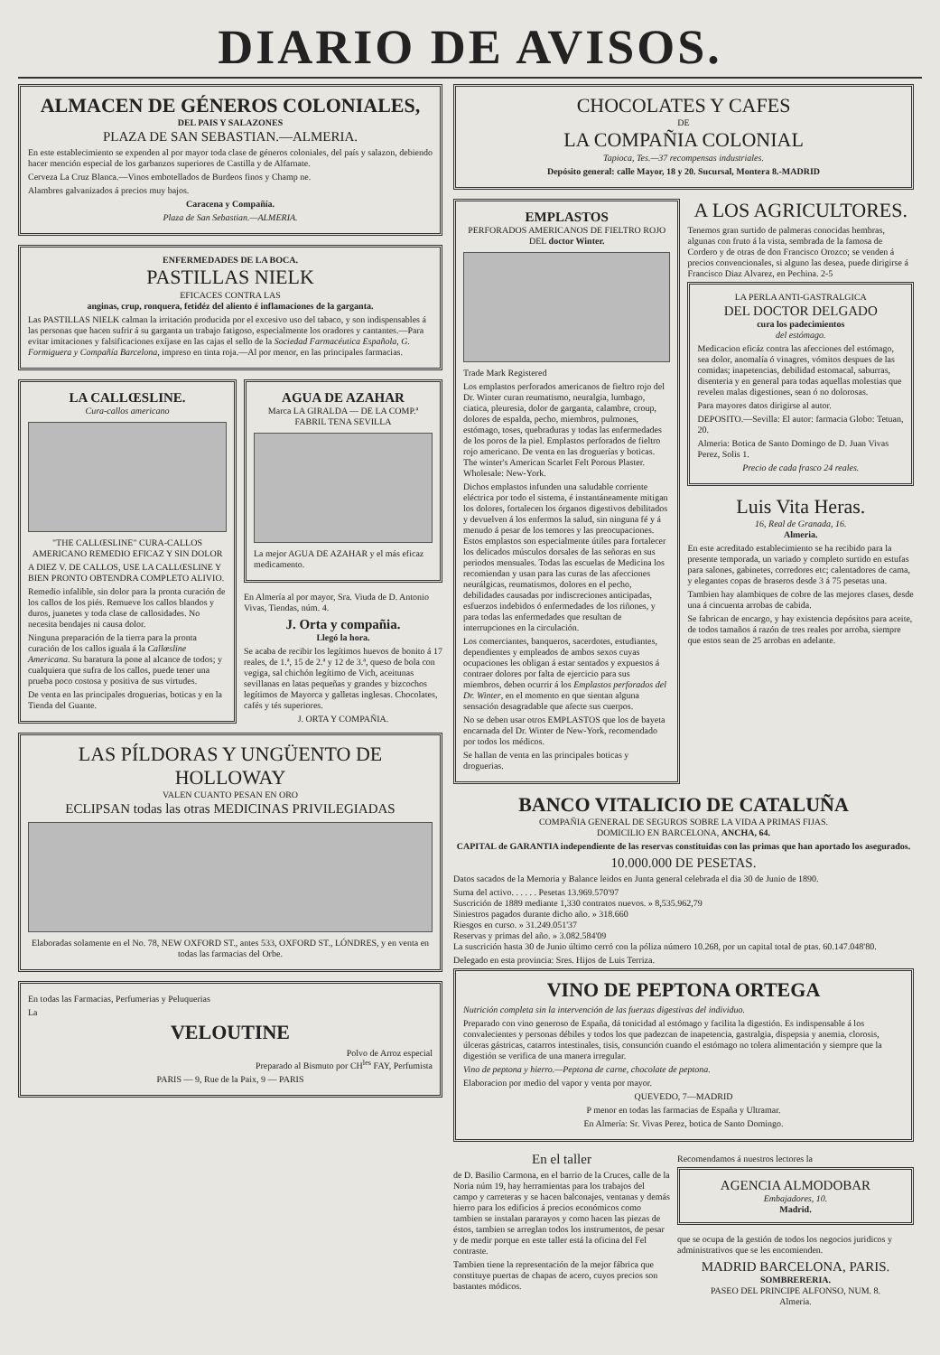DIARIO DE AVISOS.
ALMACEN DE GÉNEROS COLONIALES,
DEL PAIS Y SALAZONES
PLAZA DE SAN SEBASTIAN.—ALMERIA.
En este establecimiento se expenden al por mayor toda clase de géneros coloniales, del país y salazon, debiendo hacer mención especial de los garbanzos superiores de Castilla y de Alfarnate.
Cerveza La Cruz Blanca.—Vinos embotellados de Burdeos finos y Champ ne.
Alambres galvanizados á precios muy bajos.
Caracena y Compañía.
Plaza de San Sebastian.—ALMERIA.
ENFERMEDADES DE LA BOCA.
PASTILLAS NIELK
EFICACES CONTRA LAS
anginas, crup, ronquera, fetidéz del aliento é inflamaciones de la garganta.
Las PASTILLAS NIELK calman la irritación producida por el excesivo uso del tabaco, y son indispensables á las personas que hacen sufrir á su garganta un trabajo fatigoso, especialmente los oradores y cantantes.—Para evitar imitaciones y falsificaciones exíjase en las cajas el sello de la Sociedad Farmacéutica Española, G. Formiguera y Compañía Barcelona, impreso en tinta roja.—Al por menor, en las principales farmacias.
LA CALLŒSLINE.
Cura-callos americano
"THE CALLŒSLINE" CURA-CALLOS AMERICANO REMEDIO EFICAZ Y SIN DOLOR
A DIEZ V. DE CALLOS, USE LA CALLŒSLINE Y BIEN PRONTO OBTENDRA COMPLETO ALIVIO.
Remedio infalible, sin dolor para la pronta curación de los callos de los piés. Remueve los callos blandos y duros, juanetes y toda clase de callosidades. No necesita bendajes ni causa dolor.
Ninguna preparación de la tierra para la pronta curación de los callos iguala á la Callœsline Americana. Su baratura la pone al alcance de todos; y cualquiera que sufra de los callos, puede tener una prueba poco costosa y positiva de sus virtudes.
De venta en las principales droguerias, boticas y en la Tienda del Guante.
AGUA DE AZAHAR
Marca LA GIRALDA — DE LA COMP.ª FABRIL TENA SEVILLA
La mejor AGUA DE AZAHAR y el más eficaz medicamento.
En Almería al por mayor, Sra. Viuda de D. Antonio Vivas, Tiendas, núm. 4.
J. Orta y compañia.
Llegó la hora.
Se acaba de recibir los legítimos huevos de bonito á 17 reales, de 1.ª, 15 de 2.ª y 12 de 3.ª, queso de bola con vegiga, sal chichón legítimo de Vich, aceitunas sevillanas en latas pequeñas y grandes y bizcochos legítimos de Mayorca y galletas inglesas. Chocolates, cafés y tés superiores.
J. ORTA Y COMPAÑIA.
LAS PÍLDORAS Y UNGÜENTO DE HOLLOWAY
VALEN CUANTO PESAN EN ORO
ECLIPSAN todas las otras MEDICINAS PRIVILEGIADAS
Elaboradas solamente en el No. 78, NEW OXFORD ST., antes 533, OXFORD ST., LÓNDRES, y en venta en todas las farmacias del Orbe.
En todas las Farmacias, Perfumerias y Peluquerias
La
VELOUTINE
Polvo de Arroz especial
Preparado al Bismuto por CH<sup>les</sup> FAY, Perfumista
PARIS — 9, Rue de la Paix, 9 — PARIS
CHOCOLATES Y CAFES
DE
LA COMPAÑIA COLONIAL
Tapioca, Tes.—37 recompensas industriales.
Depósito general: calle Mayor, 18 y 20. Sucursal, Montera 8.-MADRID
EMPLASTOS
PERFORADOS AMERICANOS DE FIELTRO ROJO DEL doctor Winter.
Trade Mark Registered
Los emplastos perforados americanos de fieltro rojo del Dr. Winter curan reumatismo, neuralgia, lumbago, ciatica, pleuresia, dolor de garganta, calambre, croup, dolores de espalda, pecho, miembros, pulmones, estómago, toses, quebraduras y todas las enfermedades de los poros de la piel. Emplastos perforados de fieltro rojo americano. De venta en las droguerías y boticas. The winter's American Scarlet Felt Porous Plaster. Wholesale: New-York.
Dichos emplastos infunden una saludable corriente eléctrica por todo el sistema, é instantáneamente mitigan los dolores, fortalecen los órganos digestivos debilitados y devuelven á los enfermos la salud, sin ninguna fé y á menudo á pesar de los temores y las preocupaciones. Estos emplastos son especialmente útiles para fortalecer los delicados músculos dorsales de las señoras en sus periodos mensuales. Todas las escuelas de Medicina los recomiendan y usan para las curas de las afecciones neurálgicas, reumatismos, dolores en el pecho, debilidades causadas por indiscreciones anticipadas, esfuerzos indebidos ó enfermedades de los riñones, y para todas las enfermedades que resultan de interrupciones en la circulación.
Los comerciantes, banqueros, sacerdotes, estudiantes, dependientes y empleados de ambos sexos cuyas ocupaciones les obligan á estar sentados y expuestos á contraer dolores por falta de ejercicio para sus miembros, deben ocurrir á los Emplastos perforados del Dr. Winter, en el momento en que sientan alguna sensación desagradable que afecte sus cuerpos.
No se deben usar otros EMPLASTOS que los de bayeta encarnada del Dr. Winter de New-York, recomendado por todos los médicos.
Se hallan de venta en las principales boticas y droguerias.
A LOS AGRICULTORES.
Tenemos gran surtido de palmeras conocidas hembras, algunas con fruto á la vista, sembrada de la famosa de Cordero y de otras de don Francisco Orozco; se venden á precios convencionales, si alguno las desea, puede dirigirse á Francisco Diaz Alvarez, en Pechina. 2-5
LA PERLA ANTI-GASTRALGICA
DEL DOCTOR DELGADO
cura los padecimientos
del estómago.
Medicacion eficáz contra las afecciones del estómago, sea dolor, anomalía ó vinagres, vómitos despues de las comidas; inapetencias, debilidad estomacal, saburras, disenteria y en general para todas aquellas molestias que revelen malas digestiones, sean ó no dolorosas.
Para mayores datos dirigirse al autor.
DEPOSITO.—Sevilla: El autor: farmacia Globo: Tetuan, 20.
Almeria: Botica de Santo Domingo de D. Juan Vivas Perez, Solis 1.
Precio de cada frasco 24 reales.
Luis Vita Heras.
16, Real de Granada, 16.
Almeria.
En este acreditado establecimiento se ha recibido para la presente temporada, un variado y completo surtido en estufas para salones, gabinetes, corredores etc; calentadores de cama, y elegantes copas de braseros desde 3 á 75 pesetas una.
Tambien hay alambiques de cobre de las mejores clases, desde una á cincuenta arrobas de cabida.
Se fabrican de encargo, y hay existencia depósitos para aceite, de todos tamaños á razón de tres reales por arroba, siempre que estos sean de 25 arrobas en adelante.
BANCO VITALICIO DE CATALUÑA
COMPAÑIA GENERAL DE SEGUROS SOBRE LA VIDA A PRIMAS FIJAS.
DOMICILIO EN BARCELONA, ANCHA, 64.
CAPITAL de GARANTIA independiente de las reservas constituidas con las primas que han aportado los asegurados.
10.000.000 DE PESETAS.
Datos sacados de la Memoria y Balance leidos en Junta general celebrada el dia 30 de Junio de 1890.
Suma del activo. . . . . . Pesetas 13.969.570'97
Suscrición de 1889 mediante 1,330 contratos nuevos. » 8,535.962,79
Siniestros pagados durante dicho año. » 318.660
Riesgos en curso. » 31.249.051'37
Reservas y primas del año. » 3.082.584'09
La suscrición hasta 30 de Junio último cerró con la póliza número 10.268, por un capital total de ptas. 60.147.048'80.
Delegado en esta provincia: Sres. Hijos de Luis Terriza.
VINO DE PEPTONA ORTEGA
Nutrición completa sin la intervención de las fuerzas digestivas del individuo.
Preparado con vino generoso de España, dá tonicidad al estómago y facilita la digestión. Es indispensable á los convalecientes y personas débiles y todos los que padezcan de inapetencia, gastralgia, dispepsia y anemia, clorosis, úlceras gástricas, catarros intestinales, tisis, consunción cuando el estómago no tolera alimentación y siempre que la digestión se verifica de una manera irregular.
Vino de peptona y hierro.—Peptona de carne, chocolate de peptona.
Elaboracion por medio del vapor y venta por mayor.
QUEVEDO, 7—MADRID
P menor en todas las farmacias de España y Ultramar.
En Almería: Sr. Vivas Perez, botica de Santo Domingo.
En el taller
de D. Basilio Carmona, en el barrio de la Cruces, calle de la Noria núm 19, hay herramientas para los trabajos del campo y carreteras y se hacen balconajes, ventanas y demás hierro para los edificios á precios económicos como tambien se instalan pararayos y como hacen las piezas de éstos, tambien se arreglan todos los instrumentos, de pesar y de medir porque en este taller está la oficina del Fel contraste.
Tambien tiene la representación de la mejor fábrica que constituye puertas de chapas de acero, cuyos precios son bastantes módicos.
Recomendamos á nuestros lectores la
AGENCIA ALMODOBAR
Embajadores, 10.
Madrid.
que se ocupa de la gestión de todos los negocios juridicos y administrativos que se les encomienden.
MADRID BARCELONA, PARIS.
SOMBRERERIA.
PASEO DEL PRINCIPE ALFONSO, NUM. 8.
Almeria.